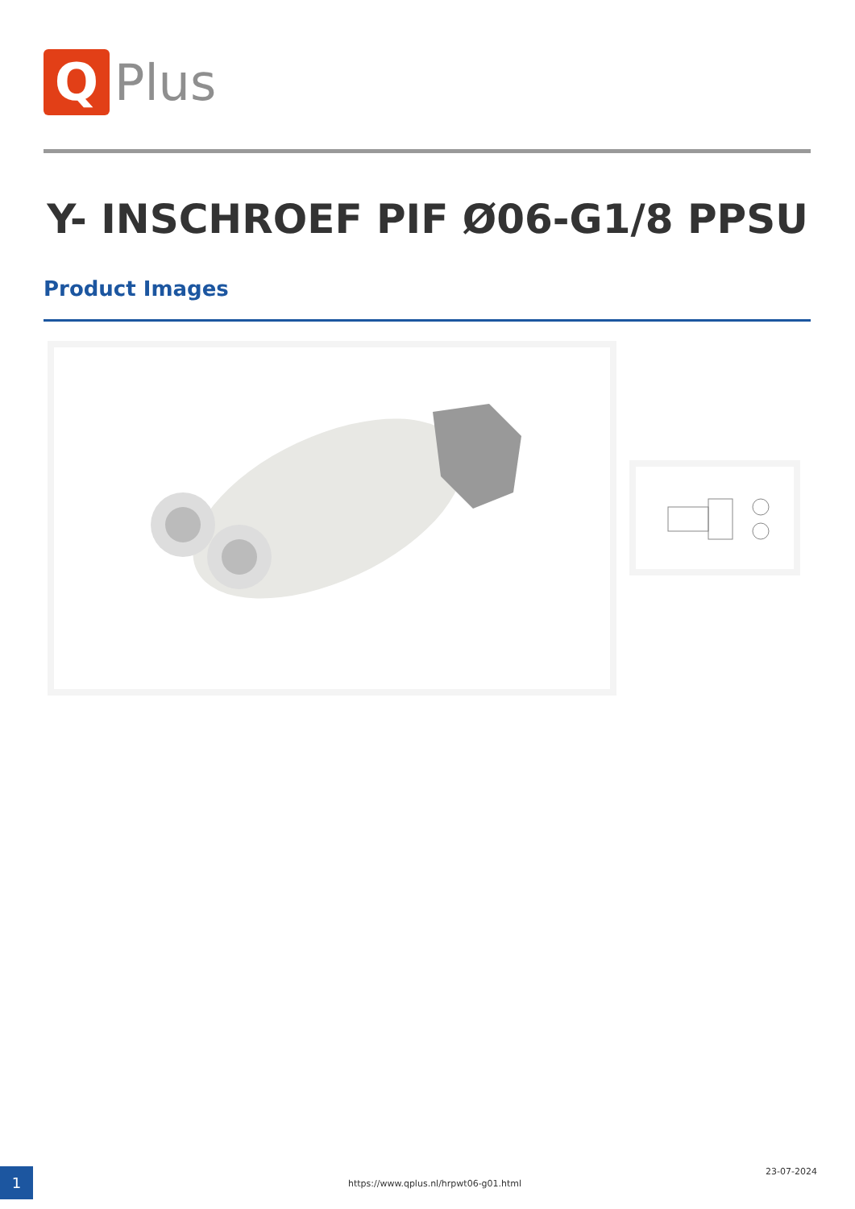Q
Plus
Y- INSCHROEF PIF Ø06-G1/8 PPSU
Product Images
1
https://www.qplus.nl/hrpwt06-g01.html
23-07-2024